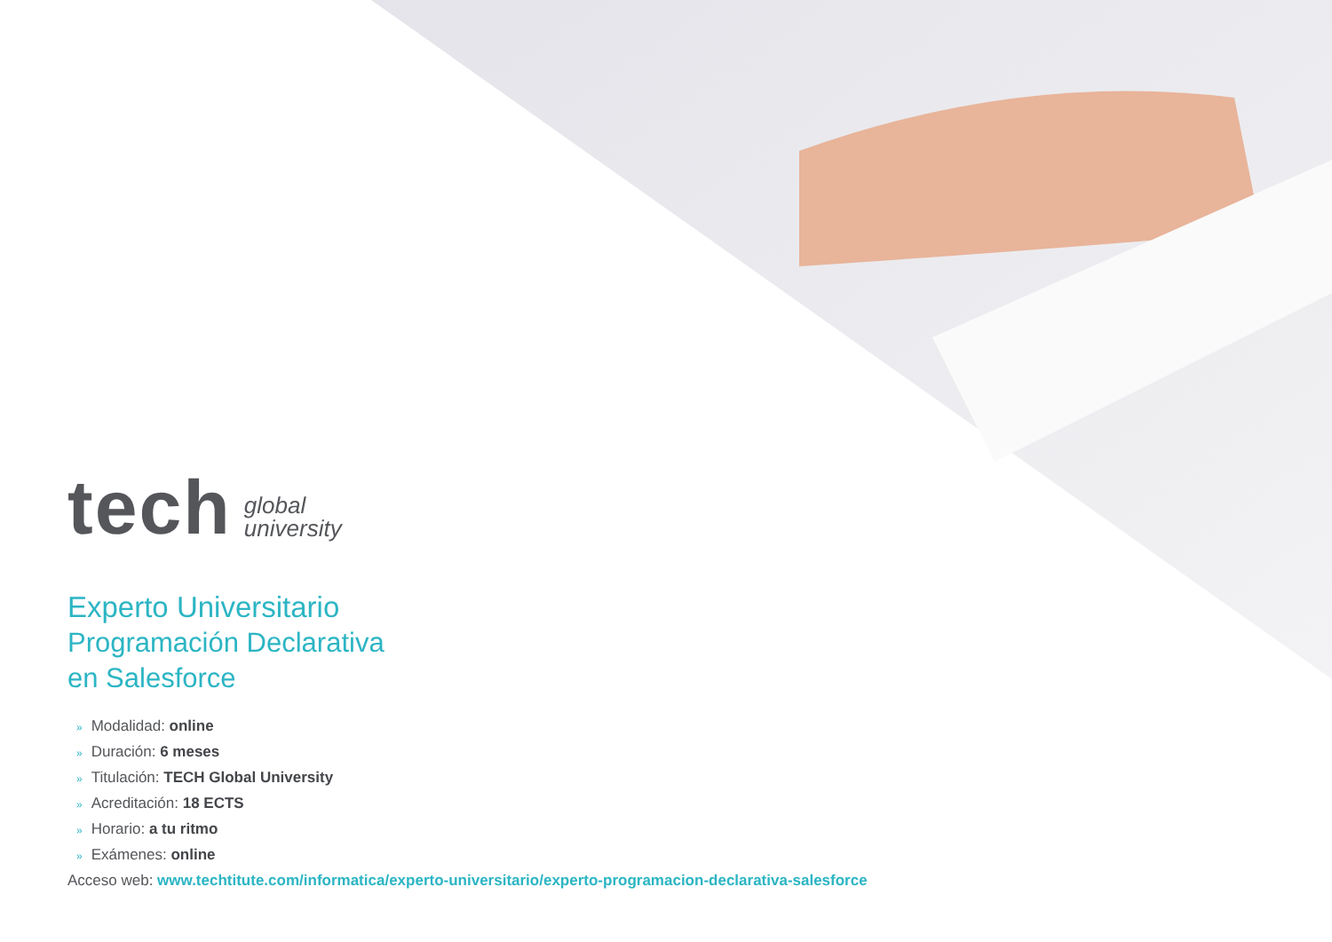tech
global
university
Experto Universitario
Programación Declarativa
en Salesforce
» Modalidad: online
» Duración: 6 meses
» Titulación: TECH Global University
» Acreditación: 18 ECTS
» Horario: a tu ritmo
» Exámenes: online
Acceso web: www.techtitute.com/informatica/experto-universitario/experto-programacion-declarativa-salesforce